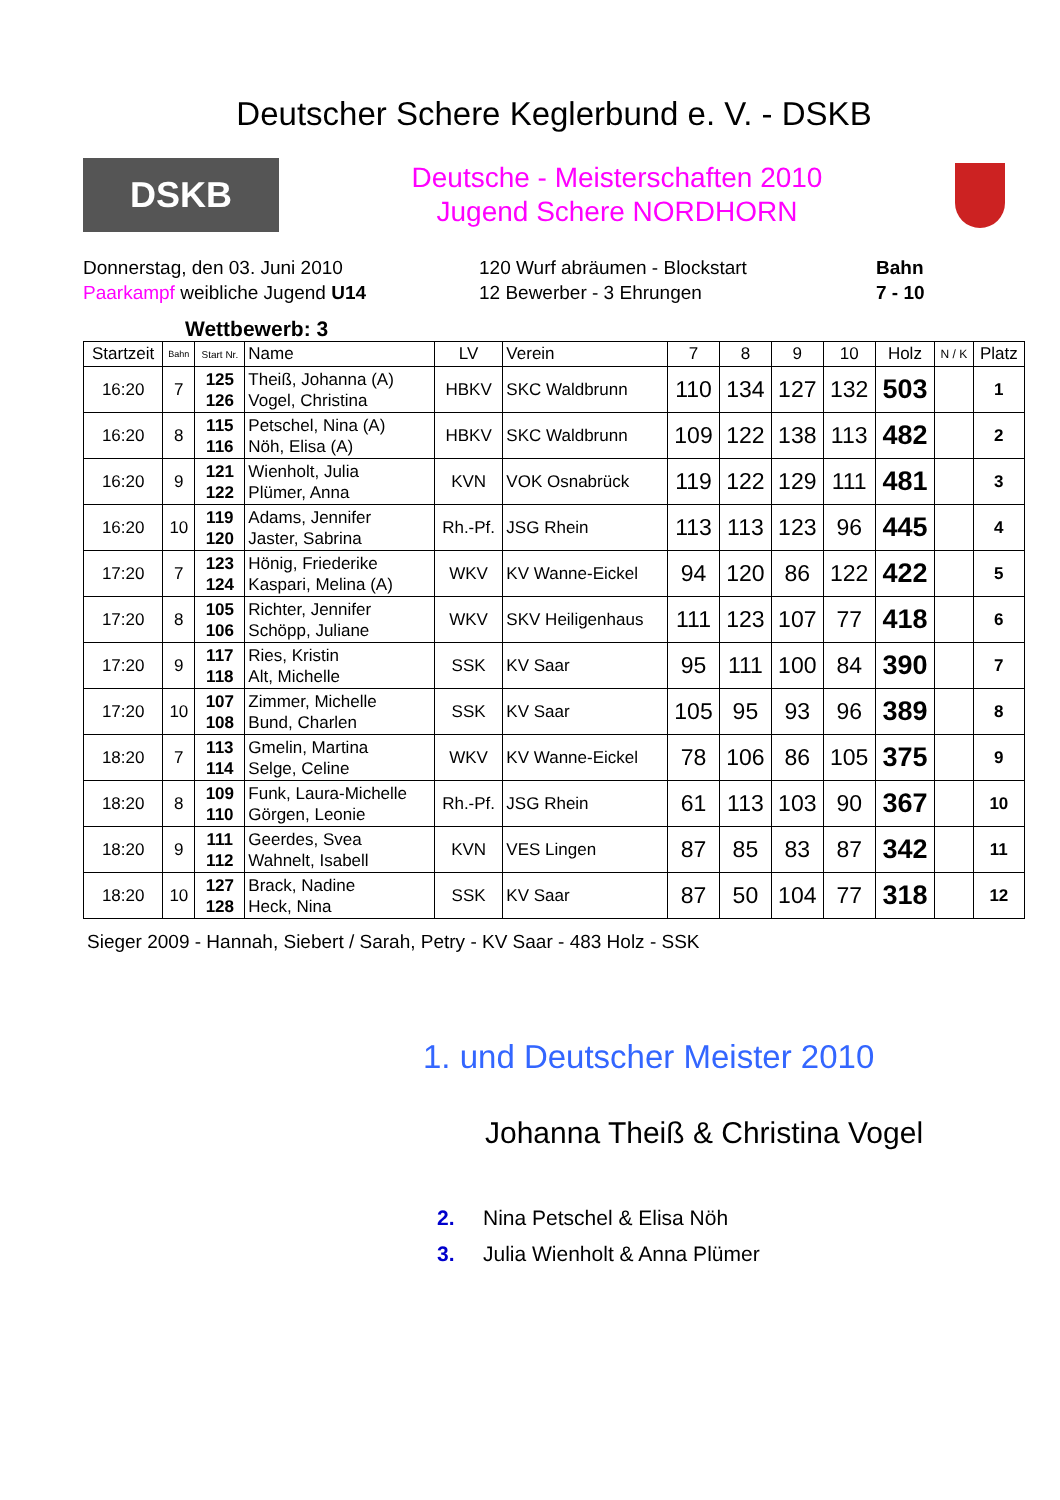Deutscher Schere Keglerbund e. V. - DSKB
DSKB
Deutsche - Meisterschaften 2010
Jugend Schere NORDHORN
Donnerstag, den 03. Juni 2010
Paarkampf weibliche Jugend U14
120 Wurf abräumen - Blockstart
12 Bewerber - 3 Ehrungen
Bahn
7 - 10
Wettbewerb: 3
| Startzeit | Bahn | Start Nr. | Name | LV | Verein | 7 | 8 | 9 | 10 | Holz | N / K | Platz |
| --- | --- | --- | --- | --- | --- | --- | --- | --- | --- | --- | --- | --- |
| 16:20 | 7 | 125 126 | Theiß, Johanna (A) Vogel, Christina | HBKV | SKC Waldbrunn | 110 | 134 | 127 | 132 | 503 | | 1 |
| 16:20 | 8 | 115 116 | Petschel, Nina (A) Nöh, Elisa (A) | HBKV | SKC Waldbrunn | 109 | 122 | 138 | 113 | 482 | | 2 |
| 16:20 | 9 | 121 122 | Wienholt, Julia Plümer, Anna | KVN | VOK Osnabrück | 119 | 122 | 129 | 111 | 481 | | 3 |
| 16:20 | 10 | 119 120 | Adams, Jennifer Jaster, Sabrina | Rh.-Pf. | JSG Rhein | 113 | 113 | 123 | 96 | 445 | | 4 |
| 17:20 | 7 | 123 124 | Hönig, Friederike Kaspari, Melina (A) | WKV | KV Wanne-Eickel | 94 | 120 | 86 | 122 | 422 | | 5 |
| 17:20 | 8 | 105 106 | Richter, Jennifer Schöpp, Juliane | WKV | SKV Heiligenhaus | 111 | 123 | 107 | 77 | 418 | | 6 |
| 17:20 | 9 | 117 118 | Ries, Kristin Alt, Michelle | SSK | KV Saar | 95 | 111 | 100 | 84 | 390 | | 7 |
| 17:20 | 10 | 107 108 | Zimmer, Michelle Bund, Charlen | SSK | KV Saar | 105 | 95 | 93 | 96 | 389 | | 8 |
| 18:20 | 7 | 113 114 | Gmelin, Martina Selge, Celine | WKV | KV Wanne-Eickel | 78 | 106 | 86 | 105 | 375 | | 9 |
| 18:20 | 8 | 109 110 | Funk, Laura-Michelle Görgen, Leonie | Rh.-Pf. | JSG Rhein | 61 | 113 | 103 | 90 | 367 | | 10 |
| 18:20 | 9 | 111 112 | Geerdes, Svea Wahnelt, Isabell | KVN | VES Lingen | 87 | 85 | 83 | 87 | 342 | | 11 |
| 18:20 | 10 | 127 128 | Brack, Nadine Heck, Nina | SSK | KV Saar | 87 | 50 | 104 | 77 | 318 | | 12 |
Sieger 2009 - Hannah, Siebert / Sarah, Petry - KV Saar - 483 Holz - SSK
1. und Deutscher Meister 2010
Johanna Theiß & Christina Vogel
2. Nina Petschel & Elisa Nöh
3. Julia Wienholt & Anna Plümer